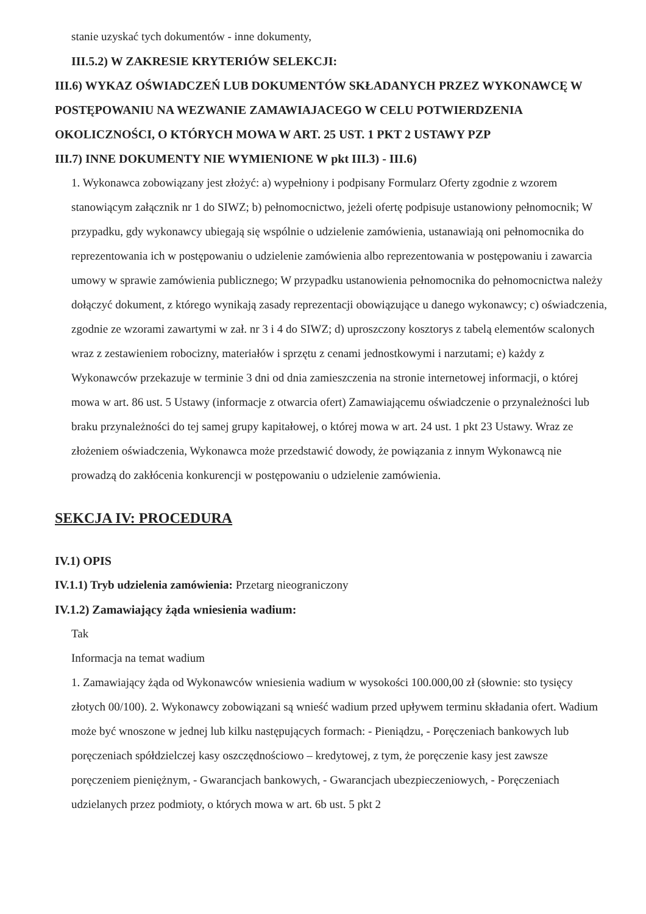stanie uzyskać tych dokumentów - inne dokumenty,
III.5.2) W ZAKRESIE KRYTERIÓW SELEKCJI:
III.6) WYKAZ OŚWIADCZEŃ LUB DOKUMENTÓW SKŁADANYCH PRZEZ WYKONAWCĘ W POSTĘPOWANIU NA WEZWANIE ZAMAWIAJACEGO W CELU POTWIERDZENIA OKOLICZNOŚCI, O KTÓRYCH MOWA W ART. 25 UST. 1 PKT 2 USTAWY PZP
III.7) INNE DOKUMENTY NIE WYMIENIONE W pkt III.3) - III.6)
1. Wykonawca zobowiązany jest złożyć: a) wypełniony i podpisany Formularz Oferty zgodnie z wzorem stanowiącym załącznik nr 1 do SIWZ; b) pełnomocnictwo, jeżeli ofertę podpisuje ustanowiony pełnomocnik; W przypadku, gdy wykonawcy ubiegają się wspólnie o udzielenie zamówienia, ustanawiają oni pełnomocnika do reprezentowania ich w postępowaniu o udzielenie zamówienia albo reprezentowania w postępowaniu i zawarcia umowy w sprawie zamówienia publicznego; W przypadku ustanowienia pełnomocnika do pełnomocnictwa należy dołączyć dokument, z którego wynikają zasady reprezentacji obowiązujące u danego wykonawcy; c) oświadczenia, zgodnie ze wzorami zawartymi w zał. nr 3 i 4 do SIWZ; d) uproszczony kosztorys z tabelą elementów scalonych wraz z zestawieniem robocizny, materiałów i sprzętu z cenami jednostkowymi i narzutami; e) każdy z Wykonawców przekazuje w terminie 3 dni od dnia zamieszczenia na stronie internetowej informacji, o której mowa w art. 86 ust. 5 Ustawy (informacje z otwarcia ofert) Zamawiającemu oświadczenie o przynależności lub braku przynależności do tej samej grupy kapitałowej, o której mowa w art. 24 ust. 1 pkt 23 Ustawy. Wraz ze złożeniem oświadczenia, Wykonawca może przedstawić dowody, że powiązania z innym Wykonawcą nie prowadzą do zakłócenia konkurencji w postępowaniu o udzielenie zamówienia.
SEKCJA IV: PROCEDURA
IV.1) OPIS
IV.1.1) Tryb udzielenia zamówienia: Przetarg nieograniczony
IV.1.2) Zamawiający żąda wniesienia wadium:
Tak
Informacja na temat wadium
1. Zamawiający żąda od Wykonawców wniesienia wadium w wysokości 100.000,00 zł (słownie: sto tysięcy złotych 00/100). 2. Wykonawcy zobowiązani są wnieść wadium przed upływem terminu składania ofert. Wadium może być wnoszone w jednej lub kilku następujących formach: - Pieniądzu, - Poręczeniach bankowych lub poręczeniach spółdzielczej kasy oszczędnościowo – kredytowej, z tym, że poręczenie kasy jest zawsze poręczeniem pieniężnym, - Gwarancjach bankowych, - Gwarancjach ubezpieczeniowych, - Poręczeniach udzielanych przez podmioty, o których mowa w art. 6b ust. 5 pkt 2